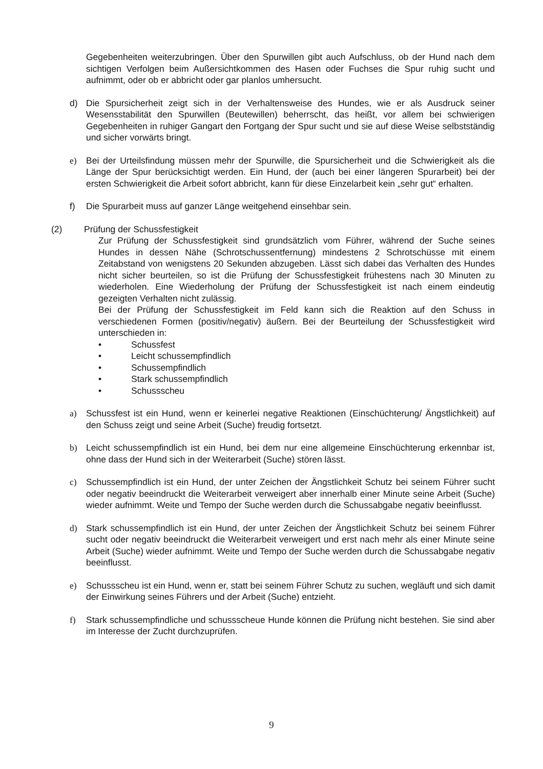Gegebenheiten weiterzubringen. Über den Spurwillen gibt auch Aufschluss, ob der Hund nach dem sichtigen Verfolgen beim Außersichtkommen des Hasen oder Fuchses die Spur ruhig sucht und aufnimmt, oder ob er abbricht oder gar planlos umhersucht.
d) Die Spursicherheit zeigt sich in der Verhaltensweise des Hundes, wie er als Ausdruck seiner Wesensstabilität den Spurwillen (Beutewillen) beherrscht, das heißt, vor allem bei schwierigen Gegebenheiten in ruhiger Gangart den Fortgang der Spur sucht und sie auf diese Weise selbstständig und sicher vorwärts bringt.
e) Bei der Urteilsfindung müssen mehr der Spurwille, die Spursicherheit und die Schwierigkeit als die Länge der Spur berücksichtigt werden. Ein Hund, der (auch bei einer längeren Spurarbeit) bei der ersten Schwierigkeit die Arbeit sofort abbricht, kann für diese Einzelarbeit kein „sehr gut“ erhalten.
f) Die Spurarbeit muss auf ganzer Länge weitgehend einsehbar sein.
(2) Prüfung der Schussfestigkeit
Zur Prüfung der Schussfestigkeit sind grundsätzlich vom Führer, während der Suche seines Hundes in dessen Nähe (Schrotschussentfernung) mindestens 2 Schrotschüsse mit einem Zeitabstand von wenigstens 20 Sekunden abzugeben. Lässt sich dabei das Verhalten des Hundes nicht sicher beurteilen, so ist die Prüfung der Schussfestigkeit frühestens nach 30 Minuten zu wiederholen. Eine Wiederholung der Prüfung der Schussfestigkeit ist nach einem eindeutig gezeigten Verhalten nicht zulässig.
Bei der Prüfung der Schussfestigkeit im Feld kann sich die Reaktion auf den Schuss in verschiedenen Formen (positiv/negativ) äußern. Bei der Beurteilung der Schussfestigkeit wird unterschieden in:
• Schussfest
• Leicht schussempfindlich
• Schussempfindlich
• Stark schussempfindlich
• Schussscheu
a) Schussfest ist ein Hund, wenn er keinerlei negative Reaktionen (Einschüchterung/ Ängstlichkeit) auf den Schuss zeigt und seine Arbeit (Suche) freudig fortsetzt.
b) Leicht schussempfindlich ist ein Hund, bei dem nur eine allgemeine Einschüchterung erkennbar ist, ohne dass der Hund sich in der Weiterarbeit (Suche) stören lässt.
c) Schussempfindlich ist ein Hund, der unter Zeichen der Ängstlichkeit Schutz bei seinem Führer sucht oder negativ beeindruckt die Weiterarbeit verweigert aber innerhalb einer Minute seine Arbeit (Suche) wieder aufnimmt. Weite und Tempo der Suche werden durch die Schussabgabe negativ beeinflusst.
d) Stark schussempfindlich ist ein Hund, der unter Zeichen der Ängstlichkeit Schutz bei seinem Führer sucht oder negativ beeindruckt die Weiterarbeit verweigert und erst nach mehr als einer Minute seine Arbeit (Suche) wieder aufnimmt. Weite und Tempo der Suche werden durch die Schussabgabe negativ beeinflusst.
e) Schussscheu ist ein Hund, wenn er, statt bei seinem Führer Schutz zu suchen, wegläuft und sich damit der Einwirkung seines Führers und der Arbeit (Suche) entzieht.
f) Stark schussempfindliche und schussscheue Hunde können die Prüfung nicht bestehen. Sie sind aber im Interesse der Zucht durchzuprüfen.
9